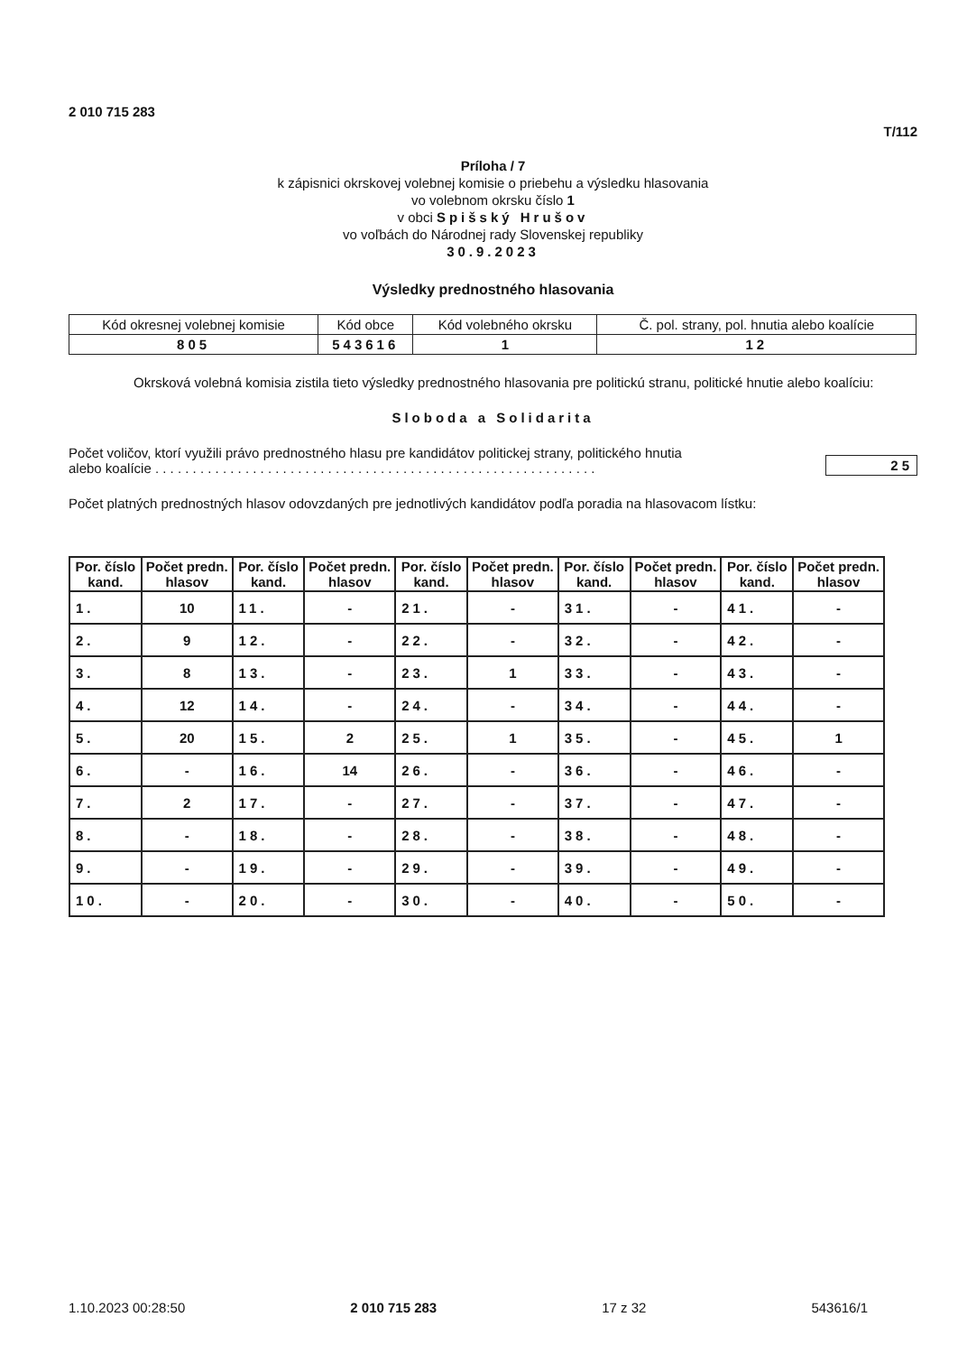2 010 715 283
T/112
Príloha / 7
k zápisnici okrskovej volebnej komisie o priebehu a výsledku hlasovania
vo volebnom okrsku číslo 1
v obci Spišský Hrušov
vo voľbách do Národnej rady Slovenskej republiky
30.9.2023
Výsledky prednostného hlasovania
| Kód okresnej volebnej komisie | Kód obce | Kód volebného okrsku | Č. pol. strany, pol. hnutia alebo koalície |
| 805 | 543616 | 1 | 12 |
Okrsková volebná komisia zistila tieto výsledky prednostného hlasovania pre politickú stranu, politické hnutie alebo koalíciu:
Sloboda a Solidarita
Počet voličov, ktorí využili právo prednostného hlasu pre kandidátov politickej strany, politického hnutia
alebo koalície . . . . . . . . . . . . . . . . . . . . . . . . . . . . . . . . . . . . . . . . . . . . . . . . . . . . . . . . . . .
25
Počet platných prednostných hlasov odovzdaných pre jednotlivých kandidátov podľa poradia na hlasovacom lístku:
| Por. číslo kand. | Počet predn. hlasov | Por. číslo kand. | Počet predn. hlasov | Por. číslo kand. | Počet predn. hlasov | Por. číslo kand. | Počet predn. hlasov | Por. číslo kand. | Počet predn. hlasov |
| --- | --- | --- | --- | --- | --- | --- | --- | --- | --- |
| 1. | 10 | 11. | - | 21. | - | 31. | - | 41. | - |
| 2. | 9 | 12. | - | 22. | - | 32. | - | 42. | - |
| 3. | 8 | 13. | - | 23. | 1 | 33. | - | 43. | - |
| 4. | 12 | 14. | - | 24. | - | 34. | - | 44. | - |
| 5. | 20 | 15. | 2 | 25. | 1 | 35. | - | 45. | 1 |
| 6. | - | 16. | 14 | 26. | - | 36. | - | 46. | - |
| 7. | 2 | 17. | - | 27. | - | 37. | - | 47. | - |
| 8. | - | 18. | - | 28. | - | 38. | - | 48. | - |
| 9. | - | 19. | - | 29. | - | 39. | - | 49. | - |
| 10. | - | 20. | - | 30. | - | 40. | - | 50. | - |
1.10.2023 00:28:50 2 010 715 283 17 z 32 543616/1